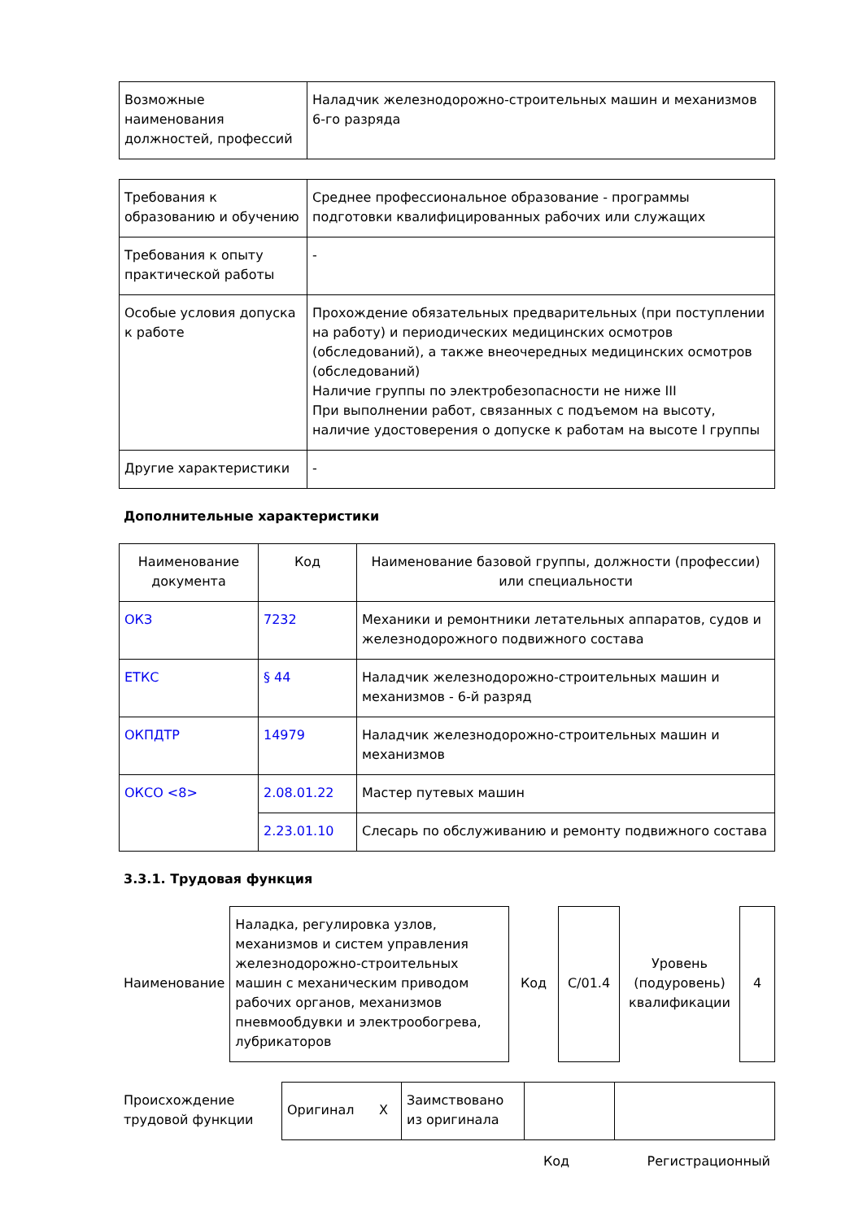| Возможные наименования должностей, профессий | Наладчик железнодорожно-строительных машин и механизмов 6-го разряда |
| Требования к образованию и обучению | Среднее профессиональное образование - программы подготовки квалифицированных рабочих или служащих |
| Требования к опыту практической работы | - |
| Особые условия допуска к работе | Прохождение обязательных предварительных (при поступлении на работу) и периодических медицинских осмотров (обследований), а также внеочередных медицинских осмотров (обследований) Наличие группы по электробезопасности не ниже III При выполнении работ, связанных с подъемом на высоту, наличие удостоверения о допуске к работам на высоте I группы |
| Другие характеристики | - |
Дополнительные характеристики
| Наименование документа | Код | Наименование базовой группы, должности (профессии) или специальности |
| ОКЗ | 7232 | Механики и ремонтники летательных аппаратов, судов и железнодорожного подвижного состава |
| ЕТКС | § 44 | Наладчик железнодорожно-строительных машин и механизмов - 6-й разряд |
| ОКПДТР | 14979 | Наладчик железнодорожно-строительных машин и механизмов |
| ОКСО <8> | 2.08.01.22 | Мастер путевых машин |
| | 2.23.01.10 | Слесарь по обслуживанию и ремонту подвижного состава |
3.3.1. Трудовая функция
| Наименование | Наладка, регулировка узлов, механизмов и систем управления железнодорожно-строительных машин с механическим приводом рабочих органов, механизмов пневмообдувки и электрообогрева, лубрикаторов | Код | C/01.4 | Уровень (подуровень) квалификации | 4 |
| Происхождение трудовой функции | Оригинал X | Заимствовано из оригинала | | |
| | Код | Регистрационный |